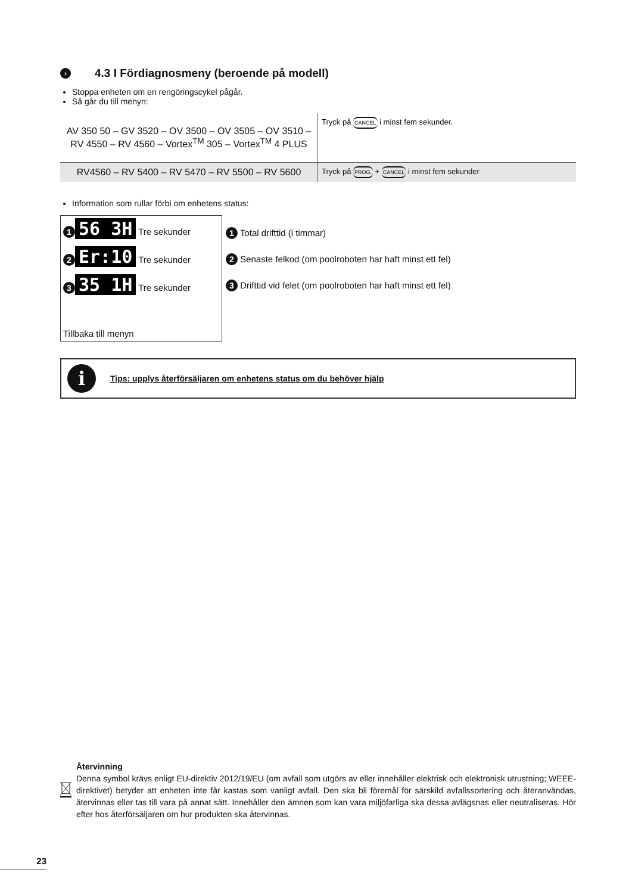› 4.3 I Fördiagnosmeny (beroende på modell)
Stoppa enheten om en rengöringscykel pågår.
Så går du till menyn:
| AV 350 50 – GV 3520 – OV 3500 – OV 3505 – OV 3510 – RV 4550 – RV 4560 – Vortex<sup>TM</sup> 305 – Vortex<sup>TM</sup> 4 PLUS | Tryck på CANCEL i minst fem sekunder. |
| RV4560 – RV 5400 – RV 5470 – RV 5500 – RV 5600 | Tryck på PROG. + CANCEL i minst fem sekunder |
Information som rullar förbi om enhetens status:
1 56 3H Tre sekunder
2 Er:10 Tre sekunder
3 35 1H Tre sekunder
Tillbaka till menyn
1 Total drifttid (i timmar)
2 Senaste felkod (om poolroboten har haft minst ett fel)
3 Drifttid vid felet (om poolroboten har haft minst ett fel)
i Tips: upplys återförsäljaren om enhetens status om du behöver hjälp
Återvinning
Denna symbol krävs enligt EU-direktiv 2012/19/EU (om avfall som utgörs av eller innehåller elektrisk och elektronisk utrustning; WEEE-direktivet) betyder att enheten inte får kastas som vanligt avfall. Den ska bli föremål för särskild avfallssortering och återanvändas, återvinnas eller tas till vara på annat sätt. Innehåller den ämnen som kan vara miljöfarliga ska dessa avlägsnas eller neutraliseras. Hör efter hos återförsäljaren om hur produkten ska återvinnas.
23